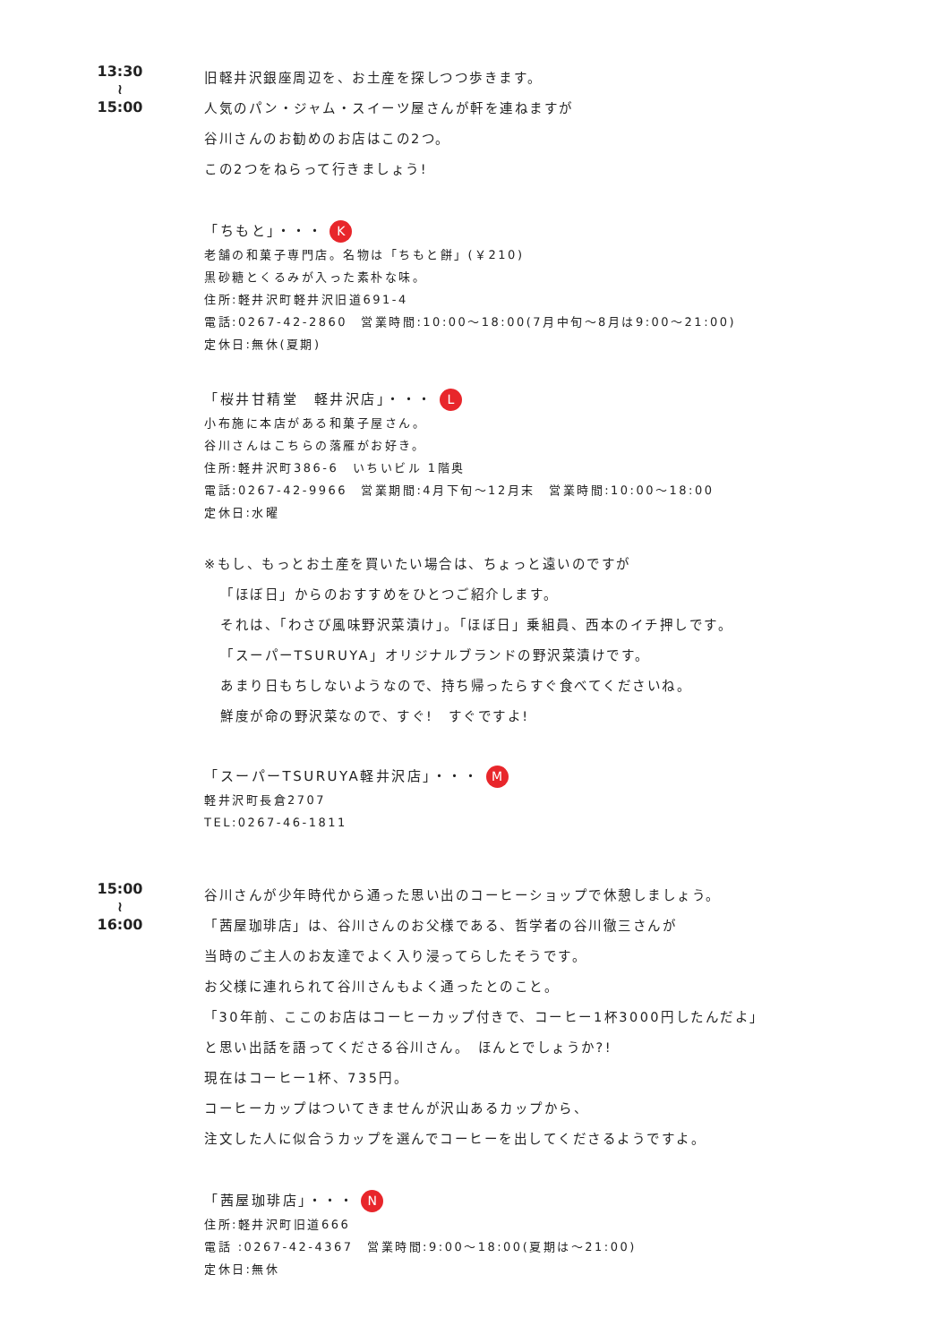13:30
≀
15:00
旧軽井沢銀座周辺を、お土産を探しつつ歩きます。
人気のパン・ジャム・スイーツ屋さんが軒を連ねますが
谷川さんのお勧めのお店はこの2つ。
この2つをねらって行きましょう!
「ちもと」・・・ K
老舗の和菓子専門店。名物は「ちもと餅」(￥210)
黒砂糖とくるみが入った素朴な味。
住所:軽井沢町軽井沢旧道691-4
電話:0267-42-2860　営業時間:10:00～18:00(7月中旬～8月は9:00～21:00)
定休日:無休(夏期)
「桜井甘精堂　軽井沢店」・・・ L
小布施に本店がある和菓子屋さん。
谷川さんはこちらの落雁がお好き。
住所:軽井沢町386-6　いちいビル 1階奥
電話:0267-42-9966　営業期間:4月下旬～12月末　営業時間:10:00～18:00
定休日:水曜
※もし、もっとお土産を買いたい場合は、ちょっと遠いのですが
「ほぼ日」からのおすすめをひとつご紹介します。
それは、「わさび風味野沢菜漬け」。「ほぼ日」乗組員、西本のイチ押しです。
「スーパーTSURUYA」オリジナルブランドの野沢菜漬けです。
あまり日もちしないようなので、持ち帰ったらすぐ食べてくださいね。
鮮度が命の野沢菜なので、すぐ!　すぐですよ!
「スーパーTSURUYA軽井沢店」・・・ M
軽井沢町長倉2707
TEL:0267-46-1811
15:00
≀
16:00
谷川さんが少年時代から通った思い出のコーヒーショップで休憩しましょう。
「茜屋珈琲店」は、谷川さんのお父様である、哲学者の谷川徹三さんが
当時のご主人のお友達でよく入り浸ってらしたそうです。
お父様に連れられて谷川さんもよく通ったとのこと。
「30年前、ここのお店はコーヒーカップ付きで、コーヒー1杯3000円したんだよ」
と思い出話を語ってくださる谷川さん。　ほんとでしょうか?!
現在はコーヒー1杯、735円。
コーヒーカップはついてきませんが沢山あるカップから、
注文した人に似合うカップを選んでコーヒーを出してくださるようですよ。
「茜屋珈琲店」・・・ N
住所:軽井沢町旧道666
電話 :0267-42-4367　営業時間:9:00～18:00(夏期は～21:00)
定休日:無休